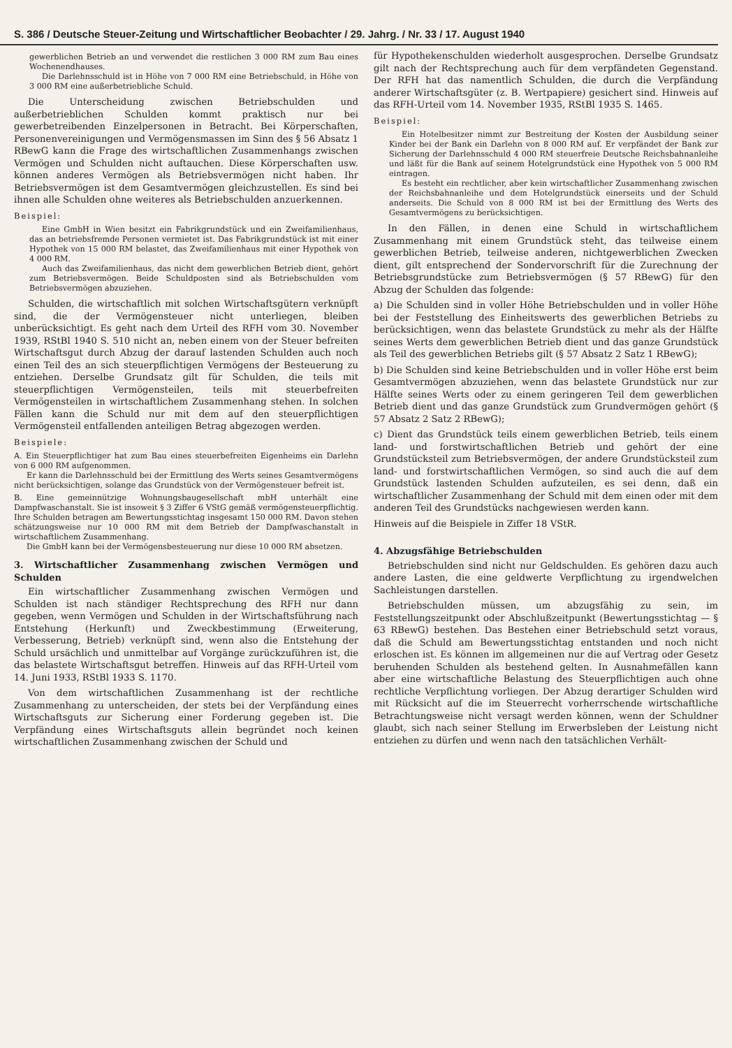S. 386 / Deutsche Steuer-Zeitung und Wirtschaftlicher Beobachter / 29. Jahrg. / Nr. 33 / 17. August 1940
gewerblichen Betrieb an und verwendet die restlichen 3 000 RM zum Bau eines Wochenendhauses.
Die Darlehnsschuld ist in Höhe von 7 000 RM eine Betriebschuld, in Höhe von 3 000 RM eine außerbetriebliche Schuld.
Die Unterscheidung zwischen Betriebschulden und außerbetrieblichen Schulden kommt praktisch nur bei gewerbetreibenden Einzelpersonen in Betracht. Bei Körperschaften, Personenvereinigungen und Vermögensmassen im Sinn des § 56 Absatz 1 RBewG kann die Frage des wirtschaftlichen Zusammenhangs zwischen Vermögen und Schulden nicht auftauchen. Diese Körperschaften usw. können anderes Vermögen als Betriebsvermögen nicht haben. Ihr Betriebsvermögen ist dem Gesamtvermögen gleichzustellen. Es sind bei ihnen alle Schulden ohne weiteres als Betriebschulden anzuerkennen.
Beispiel:
Eine GmbH in Wien besitzt ein Fabrikgrundstück und ein Zweifamilienhaus, das an betriebsfremde Personen vermietet ist. Das Fabrikgrundstück ist mit einer Hypothek von 15 000 RM belastet, das Zweifamilienhaus mit einer Hypothek von 4 000 RM.
Auch das Zweifamilienhaus, das nicht dem gewerblichen Betrieb dient, gehört zum Betriebsvermögen. Beide Schuldposten sind als Betriebschulden vom Betriebsvermögen abzuziehen.
Schulden, die wirtschaftlich mit solchen Wirtschaftsgütern verknüpft sind, die der Vermögensteuer nicht unterliegen, bleiben unberücksichtigt. Es geht nach dem Urteil des RFH vom 30. November 1939, RStBl 1940 S. 510 nicht an, neben einem von der Steuer befreiten Wirtschaftsgut durch Abzug der darauf lastenden Schulden auch noch einen Teil des an sich steuerpflichtigen Vermögens der Besteuerung zu entziehen. Derselbe Grundsatz gilt für Schulden, die teils mit steuerpflichtigen Vermögensteilen, teils mit steuerbefreiten Vermögensteilen in wirtschaftlichem Zusammenhang stehen. In solchen Fällen kann die Schuld nur mit dem auf den steuerpflichtigen Vermögensteil entfallenden anteiligen Betrag abgezogen werden.
Beispiele:
A. Ein Steuerpflichtiger hat zum Bau eines steuerbefreiten Eigenheims ein Darlehn von 6 000 RM aufgenommen.
Er kann die Darlehnsschuld bei der Ermittlung des Werts seines Gesamtvermögens nicht berücksichtigen, solange das Grundstück von der Vermögensteuer befreit ist.
B. Eine gemeinnützige Wohnungsbaugesellschaft mbH unterhält eine Dampfwaschanstalt. Sie ist insoweit § 3 Ziffer 6 VStG gemäß vermögensteuerpflichtig. Ihre Schulden betragen am Bewertungsstichtag insgesamt 150 000 RM. Davon stehen schätzungsweise nur 10 000 RM mit dem Betrieb der Dampfwaschanstalt in wirtschaftlichem Zusammenhang.
Die GmbH kann bei der Vermögensbesteuerung nur diese 10 000 RM absetzen.
3. Wirtschaftlicher Zusammenhang zwischen Vermögen und Schulden
Ein wirtschaftlicher Zusammenhang zwischen Vermögen und Schulden ist nach ständiger Rechtsprechung des RFH nur dann gegeben, wenn Vermögen und Schulden in der Wirtschaftsführung nach Entstehung (Herkunft) und Zweckbestimmung (Erweiterung, Verbesserung, Betrieb) verknüpft sind, wenn also die Entstehung der Schuld ursächlich und unmittelbar auf Vorgänge zurückzuführen ist, die das belastete Wirtschaftsgut betreffen. Hinweis auf das RFH-Urteil vom 14. Juni 1933, RStBl 1933 S. 1170.
Von dem wirtschaftlichen Zusammenhang ist der rechtliche Zusammenhang zu unterscheiden, der stets bei der Verpfändung eines Wirtschaftsguts zur Sicherung einer Forderung gegeben ist. Die Verpfändung eines Wirtschaftsguts allein begründet noch keinen wirtschaftlichen Zusammenhang zwischen der Schuld und
für Hypothekenschulden wiederholt ausgesprochen. Derselbe Grundsatz gilt nach der Rechtsprechung auch für dem verpfändeten Gegenstand. Der RFH hat das namentlich Schulden, die durch die Verpfändung anderer Wirtschaftsgüter (z. B. Wertpapiere) gesichert sind. Hinweis auf das RFH-Urteil vom 14. November 1935, RStBl 1935 S. 1465.
Beispiel:
Ein Hotelbesitzer nimmt zur Bestreitung der Kosten der Ausbildung seiner Kinder bei der Bank ein Darlehn von 8 000 RM auf. Er verpfändet der Bank zur Sicherung der Darlehnsschuld 4 000 RM steuerfreie Deutsche Reichsbahnanleihe und läßt für die Bank auf seinem Hotelgrundstück eine Hypothek von 5 000 RM eintragen.
Es besteht ein rechtlicher, aber kein wirtschaftlicher Zusammenhang zwischen der Reichsbahnanleihe und dem Hotelgrundstück einerseits und der Schuld anderseits. Die Schuld von 8 000 RM ist bei der Ermittlung des Werts des Gesamtvermögens zu berücksichtigen.
In den Fällen, in denen eine Schuld in wirtschaftlichem Zusammenhang mit einem Grundstück steht, das teilweise einem gewerblichen Betrieb, teilweise anderen, nichtgewerblichen Zwecken dient, gilt entsprechend der Sondervorschrift für die Zurechnung der Betriebsgrundstücke zum Betriebsvermögen (§ 57 RBewG) für den Abzug der Schulden das folgende:
a) Die Schulden sind in voller Höhe Betriebschulden und in voller Höhe bei der Feststellung des Einheitswerts des gewerblichen Betriebs zu berücksichtigen, wenn das belastete Grundstück zu mehr als der Hälfte seines Werts dem gewerblichen Betrieb dient und das ganze Grundstück als Teil des gewerblichen Betriebs gilt (§ 57 Absatz 2 Satz 1 RBewG);
b) Die Schulden sind keine Betriebschulden und in voller Höhe erst beim Gesamtvermögen abzuziehen, wenn das belastete Grundstück nur zur Hälfte seines Werts oder zu einem geringeren Teil dem gewerblichen Betrieb dient und das ganze Grundstück zum Grundvermögen gehört (§ 57 Absatz 2 Satz 2 RBewG);
c) Dient das Grundstück teils einem gewerblichen Betrieb, teils einem land- und forstwirtschaftlichen Betrieb und gehört der eine Grundstücksteil zum Betriebsvermögen, der andere Grundstücksteil zum land- und forstwirtschaftlichen Vermögen, so sind auch die auf dem Grundstück lastenden Schulden aufzuteilen, es sei denn, daß ein wirtschaftlicher Zusammenhang der Schuld mit dem einen oder mit dem anderen Teil des Grundstücks nachgewiesen werden kann.
Hinweis auf die Beispiele in Ziffer 18 VStR.
4. Abzugsfähige Betriebschulden
Betriebschulden sind nicht nur Geldschulden. Es gehören dazu auch andere Lasten, die eine geldwerte Verpflichtung zu irgendwelchen Sachleistungen darstellen.
Betriebschulden müssen, um abzugsfähig zu sein, im Feststellungszeitpunkt oder Abschlußzeitpunkt (Bewertungsstichtag — § 63 RBewG) bestehen. Das Bestehen einer Betriebschuld setzt voraus, daß die Schuld am Bewertungsstichtag entstanden und noch nicht erloschen ist. Es können im allgemeinen nur die auf Vertrag oder Gesetz beruhenden Schulden als bestehend gelten. In Ausnahmefällen kann aber eine wirtschaftliche Belastung des Steuerpflichtigen auch ohne rechtliche Verpflichtung vorliegen. Der Abzug derartiger Schulden wird mit Rücksicht auf die im Steuerrecht vorherrschende wirtschaftliche Betrachtungsweise nicht versagt werden können, wenn der Schuldner glaubt, sich nach seiner Stellung im Erwerbsleben der Leistung nicht entziehen zu dürfen und wenn nach den tatsächlichen Verhält-